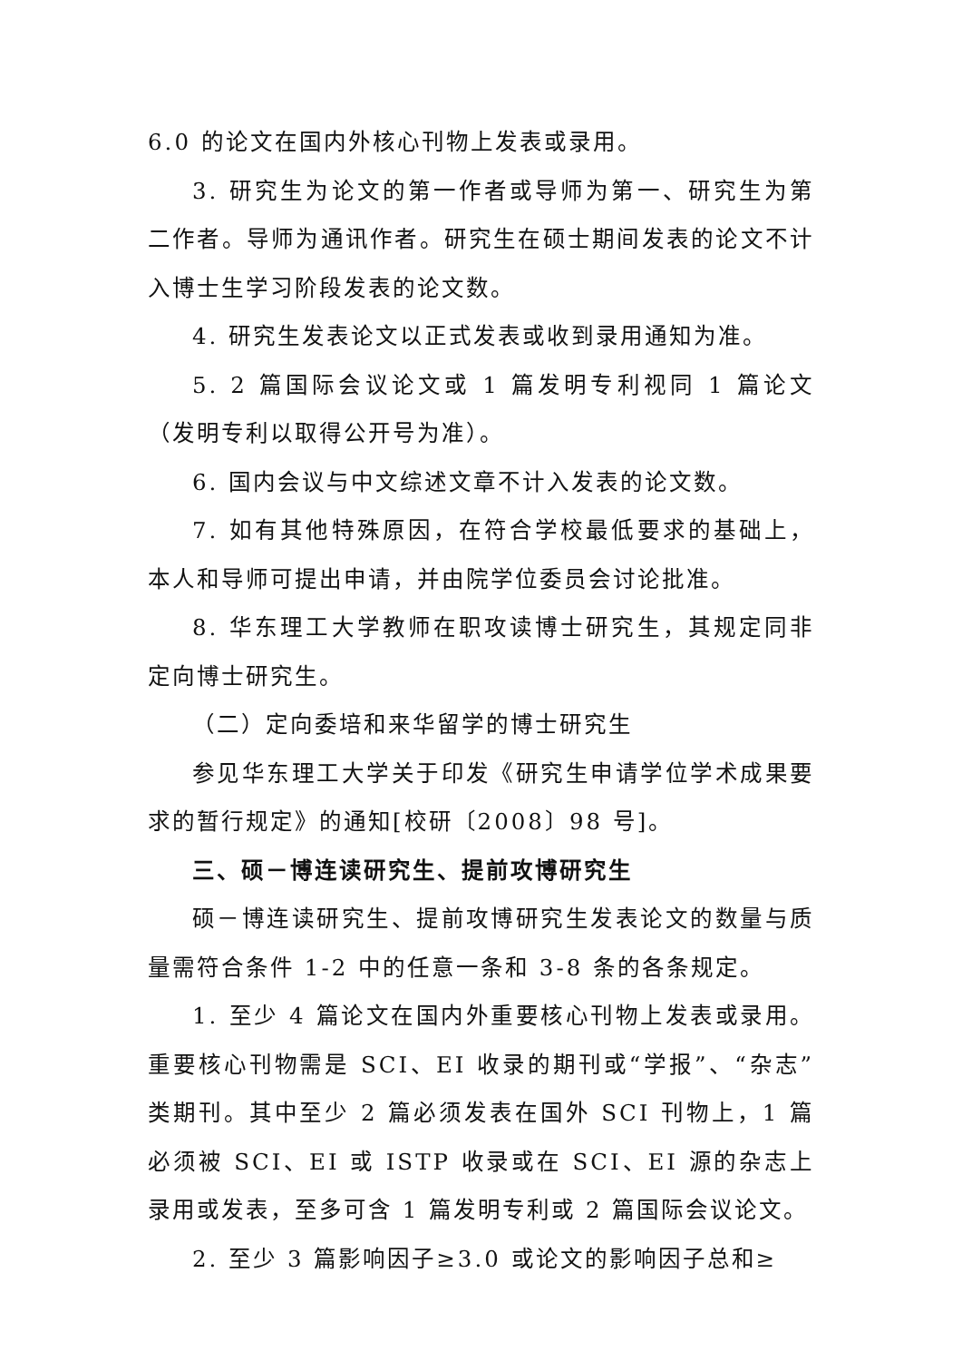6.0 的论文在国内外核心刊物上发表或录用。
3. 研究生为论文的第一作者或导师为第一、研究生为第二作者。导师为通讯作者。研究生在硕士期间发表的论文不计入博士生学习阶段发表的论文数。
4. 研究生发表论文以正式发表或收到录用通知为准。
5. 2 篇国际会议论文或 1 篇发明专利视同 1 篇论文（发明专利以取得公开号为准）。
6. 国内会议与中文综述文章不计入发表的论文数。
7. 如有其他特殊原因，在符合学校最低要求的基础上，本人和导师可提出申请，并由院学位委员会讨论批准。
8. 华东理工大学教师在职攻读博士研究生，其规定同非定向博士研究生。
（二）定向委培和来华留学的博士研究生
参见华东理工大学关于印发《研究生申请学位学术成果要求的暂行规定》的通知[校研〔2008〕98 号]。
三、硕－博连读研究生、提前攻博研究生
硕－博连读研究生、提前攻博研究生发表论文的数量与质量需符合条件 1-2 中的任意一条和 3-8 条的各条规定。
1. 至少 4 篇论文在国内外重要核心刊物上发表或录用。重要核心刊物需是 SCI、EI 收录的期刊或“学报”、“杂志”类期刊。其中至少 2 篇必须发表在国外 SCI 刊物上，1 篇必须被 SCI、EI 或 ISTP 收录或在 SCI、EI 源的杂志上录用或发表，至多可含 1 篇发明专利或 2 篇国际会议论文。
2. 至少 3 篇影响因子≥3.0 或论文的影响因子总和≥